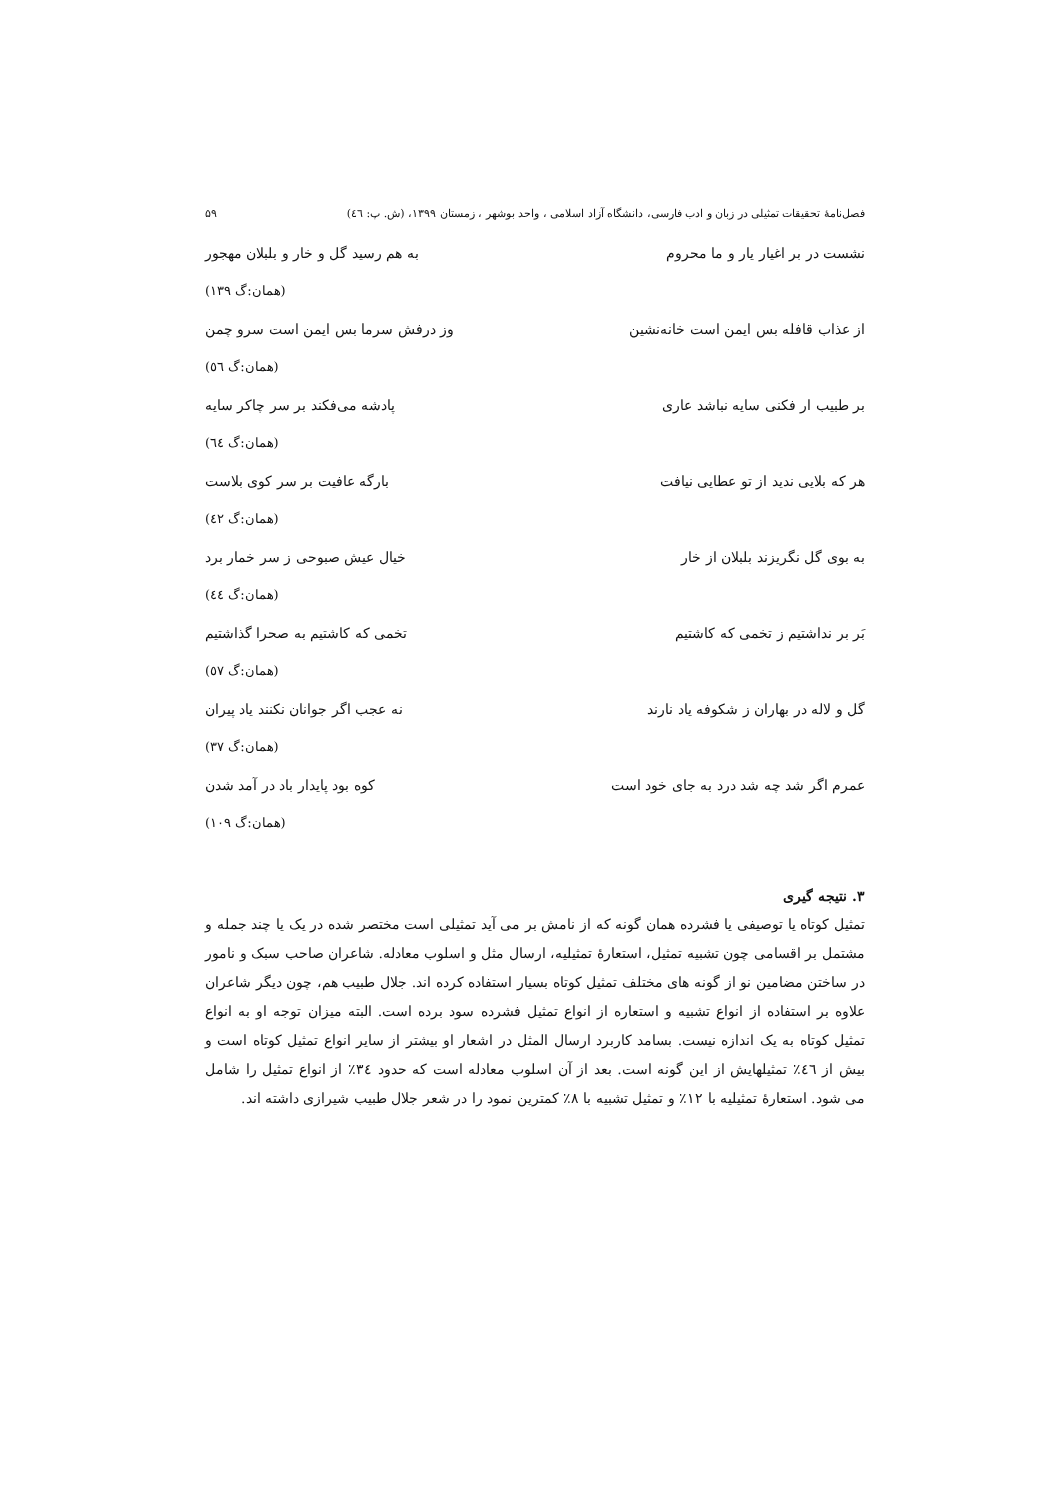فصل‌نامهٔ تحقیقات تمثیلی در زبان و ادب فارسی، دانشگاه آزاد اسلامی ، واحد بوشهر ، زمستان ۱۳۹۹، (ش. پ: ٤٦) ۵۹
نشست در بر اغیار یار و ما محروم به هم رسید گل و خار و بلبلان مهجور
(همان:گ ۱۳۹)
از عذاب قافله بس ایمن است خانه‌نشین وز درفش سرما بس ایمن است سرو چمن
(همان:گ ٥٦)
بر طبیب ار فکنی سایه نباشد عاری پادشه می‌فکند بر سر چاکر سایه
(همان:گ ٦٤)
هر که بلایی ندید از تو عطایی نیافت بارگه عافیت بر سر کوی بلاست
(همان:گ ٤٢)
به بوی گل نگریزند بلبلان از خار خیال عیش صبوحی ز سر خمار برد
(همان:گ ٤٤)
بَر بر نداشتیم ز تخمی که کاشتیم تخمی که کاشتیم به صحرا گذاشتیم
(همان:گ ٥٧)
گل و لاله در بهاران ز شکوفه یاد نارند نه عجب اگر جوانان نکنند یاد پیران
(همان:گ ۳۷)
عمرم اگر شد چه شد درد به جای خود است کوه بود پایدار باد در آمد شدن
(همان:گ ۱۰۹)
۳. نتیجه گیری
تمثیل کوتاه یا توصیفی یا فشرده همان گونه که از نامش بر می آید تمثیلی است مختصر شده در یک یا چند جمله و مشتمل بر اقسامی چون تشبیه تمثیل، استعارهٔ تمثیلیه، ارسال مثل و اسلوب معادله. شاعران صاحب سبک و نامور در ساختن مضامین نو از گونه های مختلف تمثیل کوتاه بسیار استفاده کرده اند. جلال طبیب هم، چون دیگر شاعران علاوه بر استفاده از انواع تشبیه و استعاره از انواع تمثیل فشرده سود برده است. البته میزان توجه او به انواع تمثیل کوتاه به یک اندازه نیست. بسامد کاربرد ارسال المثل در اشعار او بیشتر از سایر انواع تمثیل کوتاه است و بیش از ٤٦٪ تمثیلهایش از این گونه است. بعد از آن اسلوب معادله است که حدود ۳٤٪ از انواع تمثیل را شامل می شود. استعارهٔ تمثیلیه با ۱۲٪ و تمثیل تشبیه با ۸٪ کمترین نمود را در شعر جلال طبیب شیرازی داشته اند.